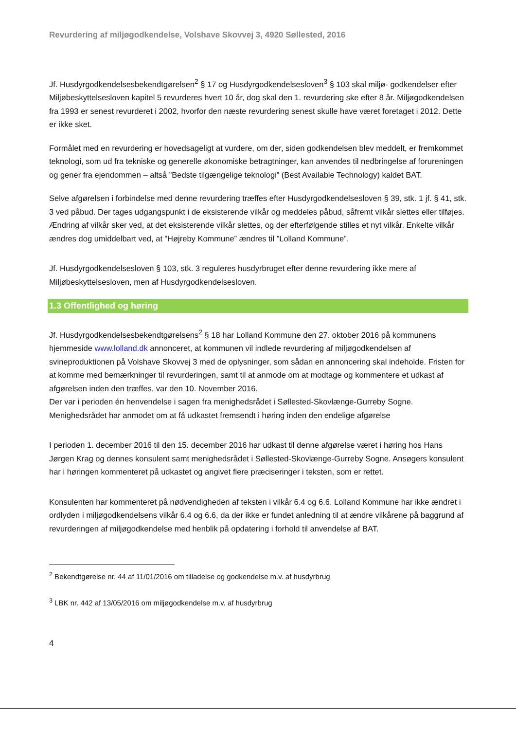Revurdering af miljøgodkendelse, Volshave Skovvej 3, 4920 Søllested, 2016
Jf. Husdyrgodkendelsesbekendtgørelsen<sup>2</sup> § 17 og Husdyrgodkendelsesloven<sup>3</sup> § 103 skal miljø- godkendelser efter Miljøbeskyttelsesloven kapitel 5 revurderes hvert 10 år, dog skal den 1. revurdering ske efter 8 år. Miljøgodkendelsen fra 1993 er senest revurderet i 2002, hvorfor den næste revurdering senest skulle have været foretaget i 2012. Dette er ikke sket.
Formålet med en revurdering er hovedsageligt at vurdere, om der, siden godkendelsen blev meddelt, er fremkommet teknologi, som ud fra tekniske og generelle økonomiske betragtninger, kan anvendes til nedbringelse af forureningen og gener fra ejendommen – altså ”Bedste tilgængelige teknologi” (Best Available Technology) kaldet BAT.
Selve afgørelsen i forbindelse med denne revurdering træffes efter Husdyrgodkendelsesloven § 39, stk. 1 jf. § 41, stk. 3 ved påbud. Der tages udgangspunkt i de eksisterende vilkår og meddeles påbud, såfremt vilkår slettes eller tilføjes. Ændring af vilkår sker ved, at det eksisterende vilkår slettes, og der efterfølgende stilles et nyt vilkår. Enkelte vilkår ændres dog umiddelbart ved, at ”Højreby Kommune” ændres til ”Lolland Kommune”.
Jf. Husdyrgodkendelsesloven § 103, stk. 3 reguleres husdyrbruget efter denne revurdering ikke mere af Miljøbeskyttelsesloven, men af Husdyrgodkendelsesloven.
1.3 Offentlighed og høring
Jf. Husdyrgodkendelsesbekendtgørelsens<sup>2</sup> § 18 har Lolland Kommune den 27. oktober 2016 på kommunens hjemmeside www.lolland.dk annonceret, at kommunen vil indlede revurdering af miljøgodkendelsen af svineproduktionen på Volshave Skovvej 3 med de oplysninger, som sådan en annoncering skal indeholde. Fristen for at komme med bemærkninger til revurderingen, samt til at anmode om at modtage og kommentere et udkast af afgørelsen inden den træffes, var den 10. November 2016.
Der var i perioden én henvendelse i sagen fra menighedsrådet i Søllested-Skovlænge-Gurreby Sogne. Menighedsrådet har anmodet om at få udkastet fremsendt i høring inden den endelige afgørelse
I perioden 1. december 2016 til den 15. december 2016 har udkast til denne afgørelse været i høring hos Hans Jørgen Krag og dennes konsulent samt menighedsrådet i Søllested-Skovlænge-Gurreby Sogne. Ansøgers konsulent har i høringen kommenteret på udkastet og angivet flere præciseringer i teksten, som er rettet.
Konsulenten har kommenteret på nødvendigheden af teksten i vilkår 6.4 og 6.6. Lolland Kommune har ikke ændret i ordlyden i miljøgodkendelsens vilkår 6.4 og 6.6, da der ikke er fundet anledning til at ændre vilkårene på baggrund af revurderingen af miljøgodkendelse med henblik på opdatering i forhold til anvendelse af BAT.
<sup>2</sup> Bekendtgørelse nr. 44 af 11/01/2016 om tilladelse og godkendelse m.v. af husdyrbrug
<sup>3</sup> LBK nr. 442 af 13/05/2016 om miljøgodkendelse m.v. af husdyrbrug
4